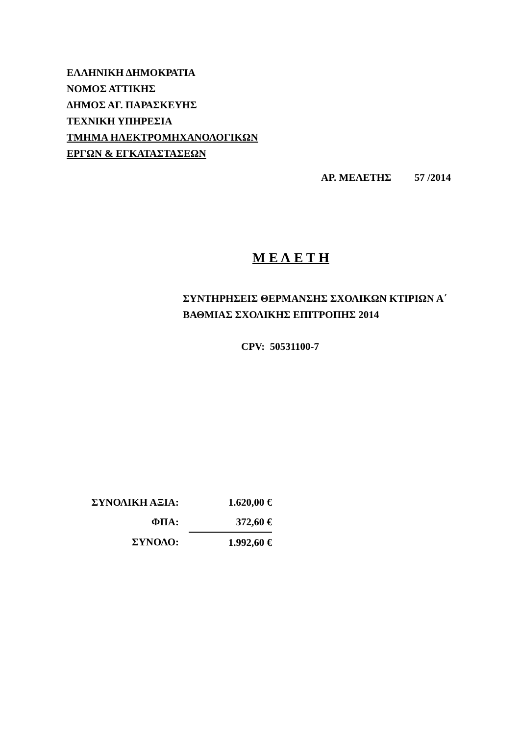ΕΛΛΗΝΙΚΗ ΔΗΜΟΚΡΑΤΙΑ
ΝΟΜΟΣ ΑΤΤΙΚΗΣ
ΔΗΜΟΣ ΑΓ. ΠΑΡΑΣΚΕΥΗΣ
ΤΕΧΝΙΚΗ ΥΠΗΡΕΣΙΑ
ΤΜΗΜΑ ΗΛΕΚΤΡΟΜΗΧΑΝΟΛΟΓΙΚΩΝ
ΕΡΓΩΝ & ΕΓΚΑΤΑΣΤΑΣΕΩΝ
ΑΡ. ΜΕΛΕΤΗΣ 57 /2014
Μ Ε Λ Ε Τ Η
ΣΥΝΤΗΡΗΣΕΙΣ ΘΕΡΜΑΝΣΗΣ ΣΧΟΛΙΚΩΝ ΚΤΙΡΙΩΝ Α΄
ΒΑΘΜΙΑΣ ΣΧΟΛΙΚΗΣ ΕΠΙΤΡΟΠΗΣ 2014
CPV: 50531100-7
| ΣΥΝΟΛΙΚΗ ΑΞΙΑ: | 1.620,00 € |
| ΦΠΑ: | 372,60 € |
| ΣΥΝΟΛΟ: | 1.992,60 € |